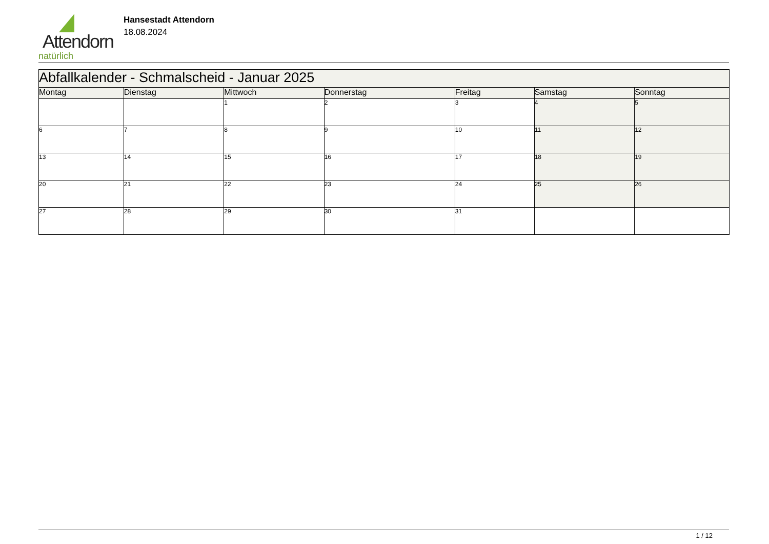Attendorn
natürlich
Hansestadt Attendorn
18.08.2024
| Abfallkalender - Schmalscheid - Januar 2025 | | | | | | |
| Montag | Dienstag | Mittwoch | Donnerstag | Freitag | Samstag | Sonntag |
| | | 1 | 2 | 3 | 4 | 5 |
| 6 | 7 | 8 | 9 | 10 | 11 | 12 |
| 13 | 14 | 15 | 16 | 17 | 18 | 19 |
| 20 | 21 | 22 | 23 | 24 | 25 | 26 |
| 27 | 28 | 29 | 30 | 31 | | |
1 / 12